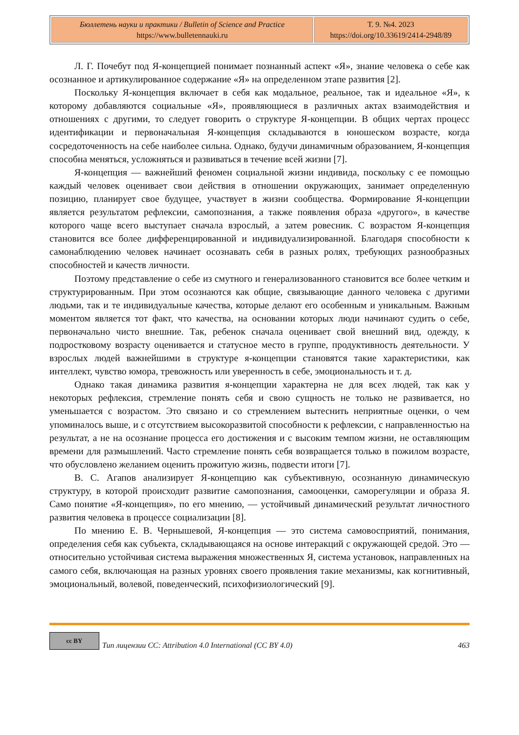| Бюллетень науки и практики / Bulletin of Science and Practice https://www.bulletennauki.ru | Т. 9. №4. 2023 https://doi.org/10.33619/2414-2948/89 |
Л. Г. Почебут под Я-концепцией понимает познанный аспект «Я», знание человека о себе как осознанное и артикулированное содержание «Я» на определенном этапе развития [2].
Поскольку Я-концепция включает в себя как модальное, реальное, так и идеальное «Я», к которому добавляются социальные «Я», проявляющиеся в различных актах взаимодействия и отношениях с другими, то следует говорить о структуре Я-концепции. В общих чертах процесс идентификации и первоначальная Я-концепция складываются в юношеском возрасте, когда сосредоточенность на себе наиболее сильна. Однако, будучи динамичным образованием, Я-концепция способна меняться, усложняться и развиваться в течение всей жизни [7].
Я-концепция — важнейший феномен социальной жизни индивида, поскольку с ее помощью каждый человек оценивает свои действия в отношении окружающих, занимает определенную позицию, планирует свое будущее, участвует в жизни сообщества. Формирование Я-концепции является результатом рефлексии, самопознания, а также появления образа «другого», в качестве которого чаще всего выступает сначала взрослый, а затем ровесник. С возрастом Я-концепция становится все более дифференцированной и индивидуализированной. Благодаря способности к самонаблюдению человек начинает осознавать себя в разных ролях, требующих разнообразных способностей и качеств личности.
Поэтому представление о себе из смутного и генерализованного становится все более четким и структурированным. При этом осознаются как общие, связывающие данного человека с другими людьми, так и те индивидуальные качества, которые делают его особенным и уникальным. Важным моментом является тот факт, что качества, на основании которых люди начинают судить о себе, первоначально чисто внешние. Так, ребенок сначала оценивает свой внешний вид, одежду, к подростковому возрасту оценивается и статусное место в группе, продуктивность деятельности. У взрослых людей важнейшими в структуре я-концепции становятся такие характеристики, как интеллект, чувство юмора, тревожность или уверенность в себе, эмоциональность и т. д.
Однако такая динамика развития я-концепции характерна не для всех людей, так как у некоторых рефлексия, стремление понять себя и свою сущность не только не развивается, но уменьшается с возрастом. Это связано и со стремлением вытеснить неприятные оценки, о чем упоминалось выше, и с отсутствием высокоразвитой способности к рефлексии, с направленностью на результат, а не на осознание процесса его достижения и с высоким темпом жизни, не оставляющим времени для размышлений. Часто стремление понять себя возвращается только в пожилом возрасте, что обусловлено желанием оценить прожитую жизнь, подвести итоги [7].
В. С. Агапов анализирует Я-концепцию как субъективную, осознанную динамическую структуру, в которой происходит развитие самопознания, самооценки, саморегуляции и образа Я. Само понятие «Я-концепция», по его мнению, — устойчивый динамический результат личностного развития человека в процессе социализации [8].
По мнению Е. В. Чернышевой, Я-концепция — это система самовосприятий, понимания, определения себя как субъекта, складывающаяся на основе интеракций с окружающей средой. Это — относительно устойчивая система выражения множественных Я, система установок, направленных на самого себя, включающая на разных уровнях своего проявления такие механизмы, как когнитивный, эмоциональный, волевой, поведенческий, психофизиологический [9].
cc BY
Тип лицензии CC: Attribution 4.0 International (CC BY 4.0) 463